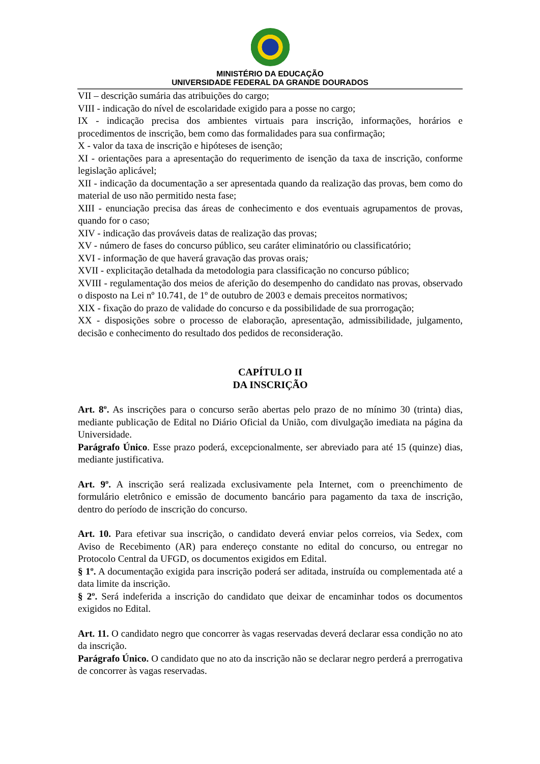MINISTÉRIO DA EDUCAÇÃO
UNIVERSIDADE FEDERAL DA GRANDE DOURADOS
VII – descrição sumária das atribuições do cargo;
VIII - indicação do nível de escolaridade exigido para a posse no cargo;
IX - indicação precisa dos ambientes virtuais para inscrição, informações, horários e procedimentos de inscrição, bem como das formalidades para sua confirmação;
X - valor da taxa de inscrição e hipóteses de isenção;
XI - orientações para a apresentação do requerimento de isenção da taxa de inscrição, conforme legislação aplicável;
XII - indicação da documentação a ser apresentada quando da realização das provas, bem como do material de uso não permitido nesta fase;
XIII - enunciação precisa das áreas de conhecimento e dos eventuais agrupamentos de provas, quando for o caso;
XIV - indicação das prováveis datas de realização das provas;
XV - número de fases do concurso público, seu caráter eliminatório ou classificatório;
XVI - informação de que haverá gravação das provas orais;
XVII - explicitação detalhada da metodologia para classificação no concurso público;
XVIII - regulamentação dos meios de aferição do desempenho do candidato nas provas, observado o disposto na Lei nº 10.741, de 1º de outubro de 2003 e demais preceitos normativos;
XIX - fixação do prazo de validade do concurso e da possibilidade de sua prorrogação;
XX - disposições sobre o processo de elaboração, apresentação, admissibilidade, julgamento, decisão e conhecimento do resultado dos pedidos de reconsideração.
CAPÍTULO II
DA INSCRIÇÃO
Art. 8º. As inscrições para o concurso serão abertas pelo prazo de no mínimo 30 (trinta) dias, mediante publicação de Edital no Diário Oficial da União, com divulgação imediata na página da Universidade.
Parágrafo Único. Esse prazo poderá, excepcionalmente, ser abreviado para até 15 (quinze) dias, mediante justificativa.
Art. 9º. A inscrição será realizada exclusivamente pela Internet, com o preenchimento de formulário eletrônico e emissão de documento bancário para pagamento da taxa de inscrição, dentro do período de inscrição do concurso.
Art. 10. Para efetivar sua inscrição, o candidato deverá enviar pelos correios, via Sedex, com Aviso de Recebimento (AR) para endereço constante no edital do concurso, ou entregar no Protocolo Central da UFGD, os documentos exigidos em Edital.
§ 1º. A documentação exigida para inscrição poderá ser aditada, instruída ou complementada até a data limite da inscrição.
§ 2º. Será indeferida a inscrição do candidato que deixar de encaminhar todos os documentos exigidos no Edital.
Art. 11. O candidato negro que concorrer às vagas reservadas deverá declarar essa condição no ato da inscrição.
Parágrafo Único. O candidato que no ato da inscrição não se declarar negro perderá a prerrogativa de concorrer às vagas reservadas.